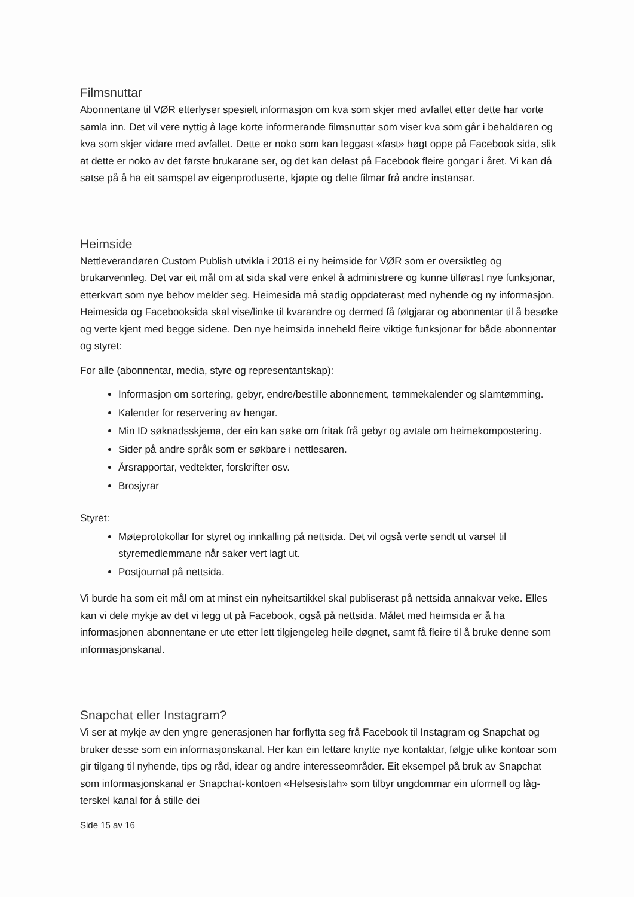Filmsnuttar
Abonnentane til VØR etterlyser spesielt informasjon om kva som skjer med avfallet etter dette har vorte samla inn. Det vil vere nyttig å lage korte informerande filmsnuttar som viser kva som går i behaldaren og kva som skjer vidare med avfallet. Dette er noko som kan leggast «fast» høgt oppe på Facebook sida, slik at dette er noko av det første brukarane ser, og det kan delast på Facebook fleire gongar i året. Vi kan då satse på å ha eit samspel av eigenproduserte, kjøpte og delte filmar frå andre instansar.
Heimside
Nettleverandøren Custom Publish utvikla i 2018 ei ny heimside for VØR som er oversiktleg og brukarvennleg. Det var eit mål om at sida skal vere enkel å administrere og kunne tilførast nye funksjonar, etterkvart som nye behov melder seg. Heimesida må stadig oppdaterast med nyhende og ny informasjon. Heimesida og Facebooksida skal vise/linke til kvarandre og dermed få følgjarar og abonnentar til å besøke og verte kjent med begge sidene. Den nye heimsida inneheld fleire viktige funksjonar for både abonnentar og styret:
For alle (abonnentar, media, styre og representantskap):
Informasjon om sortering, gebyr, endre/bestille abonnement, tømmekalender og slamtømming.
Kalender for reservering av hengar.
Min ID søknadsskjema, der ein kan søke om fritak frå gebyr og avtale om heimekompostering.
Sider på andre språk som er søkbare i nettlesaren.
Årsrapportar, vedtekter, forskrifter osv.
Brosjyrar
Styret:
Møteprotokollar for styret og innkalling på nettsida. Det vil også verte sendt ut varsel til styremedlemmane når saker vert lagt ut.
Postjournal på nettsida.
Vi burde ha som eit mål om at minst ein nyheitsartikkel skal publiserast på nettsida annakvar veke. Elles kan vi dele mykje av det vi legg ut på Facebook, også på nettsida. Målet med heimsida er å ha informasjonen abonnentane er ute etter lett tilgjengeleg heile døgnet, samt få fleire til å bruke denne som informasjonskanal.
Snapchat eller Instagram?
Vi ser at mykje av den yngre generasjonen har forflytta seg frå Facebook til Instagram og Snapchat og bruker desse som ein informasjonskanal. Her kan ein lettare knytte nye kontaktar, følgje ulike kontoar som gir tilgang til nyhende, tips og råd, idear og andre interesseområder. Eit eksempel på bruk av Snapchat som informasjonskanal er Snapchat-kontoen «Helsesistah» som tilbyr ungdommar ein uformell og låg-terskel kanal for å stille dei
Side 15 av 16